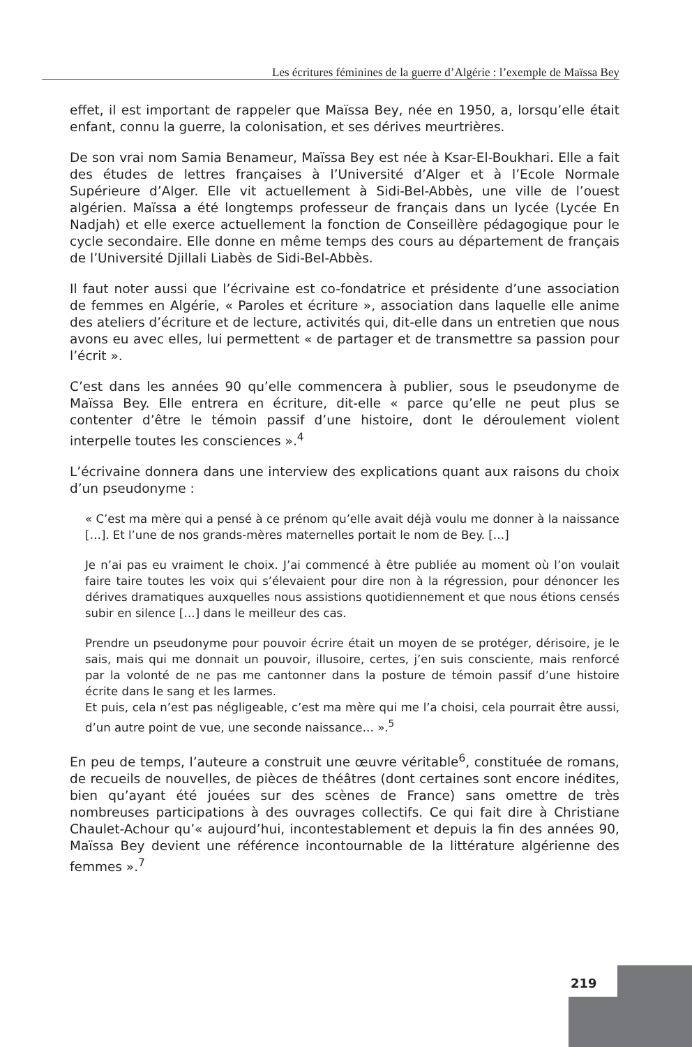Les écritures féminines de la guerre d’Algérie : l’exemple de Maïssa Bey
effet, il est important de rappeler que Maïssa Bey, née en 1950, a, lorsqu’elle était enfant, connu la guerre, la colonisation, et ses dérives meurtrières.
De son vrai nom Samia Benameur, Maïssa Bey est née à Ksar-El-Boukhari. Elle a fait des études de lettres françaises à l’Université d’Alger et à l’Ecole Normale Supérieure d’Alger. Elle vit actuellement à Sidi-Bel-Abbès, une ville de l’ouest algérien. Maïssa a été longtemps professeur de français dans un lycée (Lycée En Nadjah) et elle exerce actuellement la fonction de Conseillère pédagogique pour le cycle secondaire. Elle donne en même temps des cours au département de français de l’Université Djillali Liabès de Sidi-Bel-Abbès.
Il faut noter aussi que l’écrivaine est co-fondatrice et présidente d’une association de femmes en Algérie, « Paroles et écriture », association dans laquelle elle anime des ateliers d’écriture et de lecture, activités qui, dit-elle dans un entretien que nous avons eu avec elles, lui permettent « de partager et de transmettre sa passion pour l’écrit ».
C’est dans les années 90 qu’elle commencera à publier, sous le pseudonyme de Maïssa Bey. Elle entrera en écriture, dit-elle « parce qu’elle ne peut plus se contenter d’être le témoin passif d’une histoire, dont le déroulement violent interpelle toutes les consciences ».<sup>4</sup>
L’écrivaine donnera dans une interview des explications quant aux raisons du choix d’un pseudonyme :
« C’est ma mère qui a pensé à ce prénom qu’elle avait déjà voulu me donner à la naissance […]. Et l’une de nos grands-mères maternelles portait le nom de Bey. […]
Je n’ai pas eu vraiment le choix. J’ai commencé à être publiée au moment où l’on voulait faire taire toutes les voix qui s’élevaient pour dire non à la régression, pour dénoncer les dérives dramatiques auxquelles nous assistions quotidiennement et que nous étions censés subir en silence […] dans le meilleur des cas.
Prendre un pseudonyme pour pouvoir écrire était un moyen de se protéger, dérisoire, je le sais, mais qui me donnait un pouvoir, illusoire, certes, j’en suis consciente, mais renforcé par la volonté de ne pas me cantonner dans la posture de témoin passif d’une histoire écrite dans le sang et les larmes.
Et puis, cela n’est pas négligeable, c’est ma mère qui me l’a choisi, cela pourrait être aussi, d’un autre point de vue, une seconde naissance… ».<sup>5</sup>
En peu de temps, l’auteure a construit une œuvre véritable<sup>6</sup>, constituée de romans, de recueils de nouvelles, de pièces de théâtres (dont certaines sont encore inédites, bien qu’ayant été jouées sur des scènes de France) sans omettre de très nombreuses participations à des ouvrages collectifs. Ce qui fait dire à Christiane Chaulet-Achour qu’« aujourd’hui, incontestablement et depuis la fin des années 90, Maïssa Bey devient une référence incontournable de la littérature algérienne des femmes ».<sup>7</sup>
219